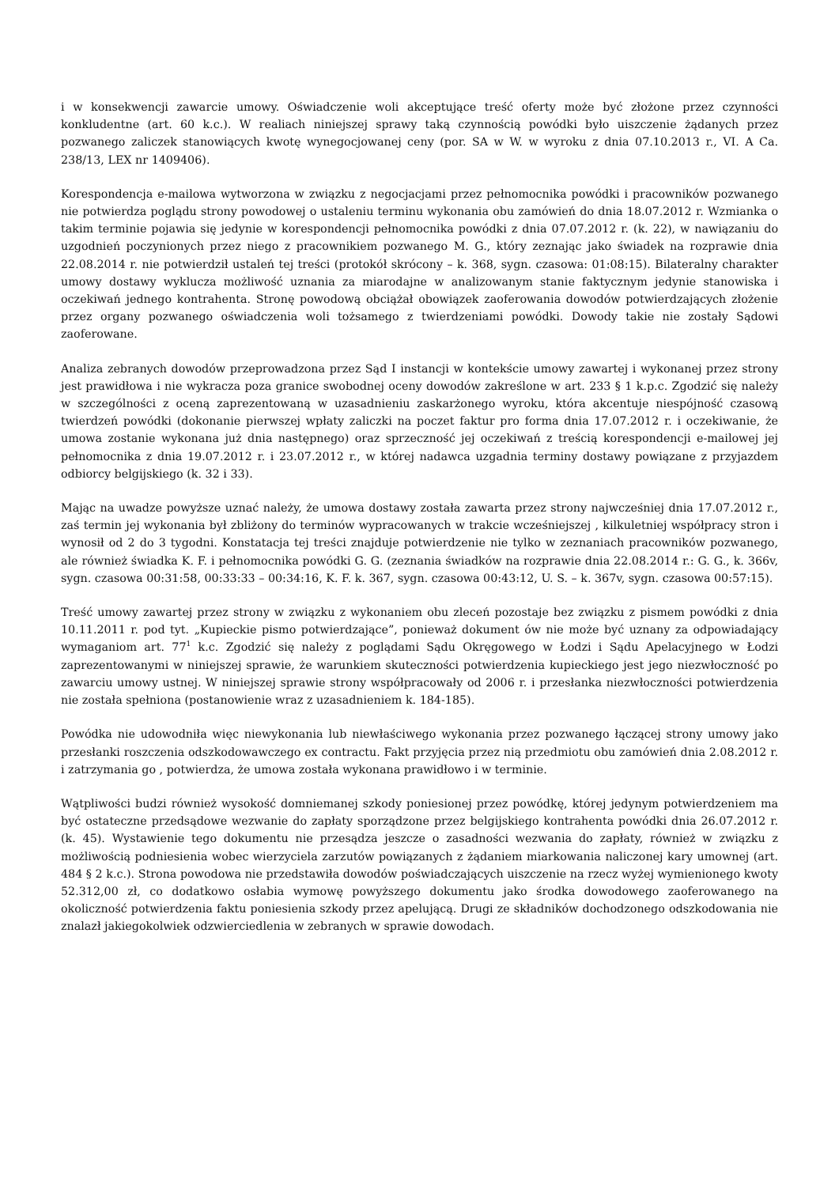i w konsekwencji zawarcie umowy. Oświadczenie woli akceptujące treść oferty może być złożone przez czynności konkludentne (art. 60 k.c.). W realiach niniejszej sprawy taką czynnością powódki było uiszczenie żądanych przez pozwanego zaliczek stanowiących kwotę wynegocjowanej ceny (por. SA w W. w wyroku z dnia 07.10.2013 r., VI. A Ca. 238/13, LEX nr 1409406).
Korespondencja e-mailowa wytworzona w związku z negocjacjami przez pełnomocnika powódki i pracowników pozwanego nie potwierdza poglądu strony powodowej o ustaleniu terminu wykonania obu zamówień do dnia 18.07.2012 r. Wzmianka o takim terminie pojawia się jedynie w korespondencji pełnomocnika powódki z dnia 07.07.2012 r. (k. 22), w nawiązaniu do uzgodnień poczynionych przez niego z pracownikiem pozwanego M. G., który zeznając jako świadek na rozprawie dnia 22.08.2014 r. nie potwierdził ustaleń tej treści (protokół skrócony – k. 368, sygn. czasowa: 01:08:15). Bilateralny charakter umowy dostawy wyklucza możliwość uznania za miarodajne w analizowanym stanie faktycznym jedynie stanowiska i oczekiwań jednego kontrahenta. Stronę powodową obciążał obowiązek zaoferowania dowodów potwierdzających złożenie przez organy pozwanego oświadczenia woli tożsamego z twierdzeniami powódki. Dowody takie nie zostały Sądowi zaoferowane.
Analiza zebranych dowodów przeprowadzona przez Sąd I instancji w kontekście umowy zawartej i wykonanej przez strony jest prawidłowa i nie wykracza poza granice swobodnej oceny dowodów zakreślone w art. 233 § 1 k.p.c. Zgodzić się należy w szczególności z oceną zaprezentowaną w uzasadnieniu zaskarżonego wyroku, która akcentuje niespójność czasową twierdzeń powódki (dokonanie pierwszej wpłaty zaliczki na poczet faktur pro forma dnia 17.07.2012 r. i oczekiwanie, że umowa zostanie wykonana już dnia następnego) oraz sprzeczność jej oczekiwań z treścią korespondencji e-mailowej jej pełnomocnika z dnia 19.07.2012 r. i 23.07.2012 r., w której nadawca uzgadnia terminy dostawy powiązane z przyjazdem odbiorcy belgijskiego (k. 32 i 33).
Mając na uwadze powyższe uznać należy, że umowa dostawy została zawarta przez strony najwcześniej dnia 17.07.2012 r., zaś termin jej wykonania był zbliżony do terminów wypracowanych w trakcie wcześniejszej , kilkuletniej współpracy stron i wynosił od 2 do 3 tygodni. Konstatacja tej treści znajduje potwierdzenie nie tylko w zeznaniach pracowników pozwanego, ale również świadka K. F. i pełnomocnika powódki G. G. (zeznania świadków na rozprawie dnia 22.08.2014 r.: G. G., k. 366v, sygn. czasowa 00:31:58, 00:33:33 – 00:34:16, K. F. k. 367, sygn. czasowa 00:43:12, U. S. – k. 367v, sygn. czasowa 00:57:15).
Treść umowy zawartej przez strony w związku z wykonaniem obu zleceń pozostaje bez związku z pismem powódki z dnia 10.11.2011 r. pod tyt. „Kupieckie pismo potwierdzające”, ponieważ dokument ów nie może być uznany za odpowiadający wymaganiom art. 77<sup>1</sup> k.c. Zgodzić się należy z poglądami Sądu Okręgowego w Łodzi i Sądu Apelacyjnego w Łodzi zaprezentowanymi w niniejszej sprawie, że warunkiem skuteczności potwierdzenia kupieckiego jest jego niezwłoczność po zawarciu umowy ustnej. W niniejszej sprawie strony współpracowały od 2006 r. i przesłanka niezwłoczności potwierdzenia nie została spełniona (postanowienie wraz z uzasadnieniem k. 184-185).
Powódka nie udowodniła więc niewykonania lub niewłaściwego wykonania przez pozwanego łączącej strony umowy jako przesłanki roszczenia odszkodowawczego ex contractu. Fakt przyjęcia przez nią przedmiotu obu zamówień dnia 2.08.2012 r. i zatrzymania go , potwierdza, że umowa została wykonana prawidłowo i w terminie.
Wątpliwości budzi również wysokość domniemanej szkody poniesionej przez powódkę, której jedynym potwierdzeniem ma być ostateczne przedsądowe wezwanie do zapłaty sporządzone przez belgijskiego kontrahenta powódki dnia 26.07.2012 r. (k. 45). Wystawienie tego dokumentu nie przesądza jeszcze o zasadności wezwania do zapłaty, również w związku z możliwością podniesienia wobec wierzyciela zarzutów powiązanych z żądaniem miarkowania naliczonej kary umownej (art. 484 § 2 k.c.). Strona powodowa nie przedstawiła dowodów poświadczających uiszczenie na rzecz wyżej wymienionego kwoty 52.312,00 zł, co dodatkowo osłabia wymowę powyższego dokumentu jako środka dowodowego zaoferowanego na okoliczność potwierdzenia faktu poniesienia szkody przez apelującą. Drugi ze składników dochodzonego odszkodowania nie znalazł jakiegokolwiek odzwierciedlenia w zebranych w sprawie dowodach.